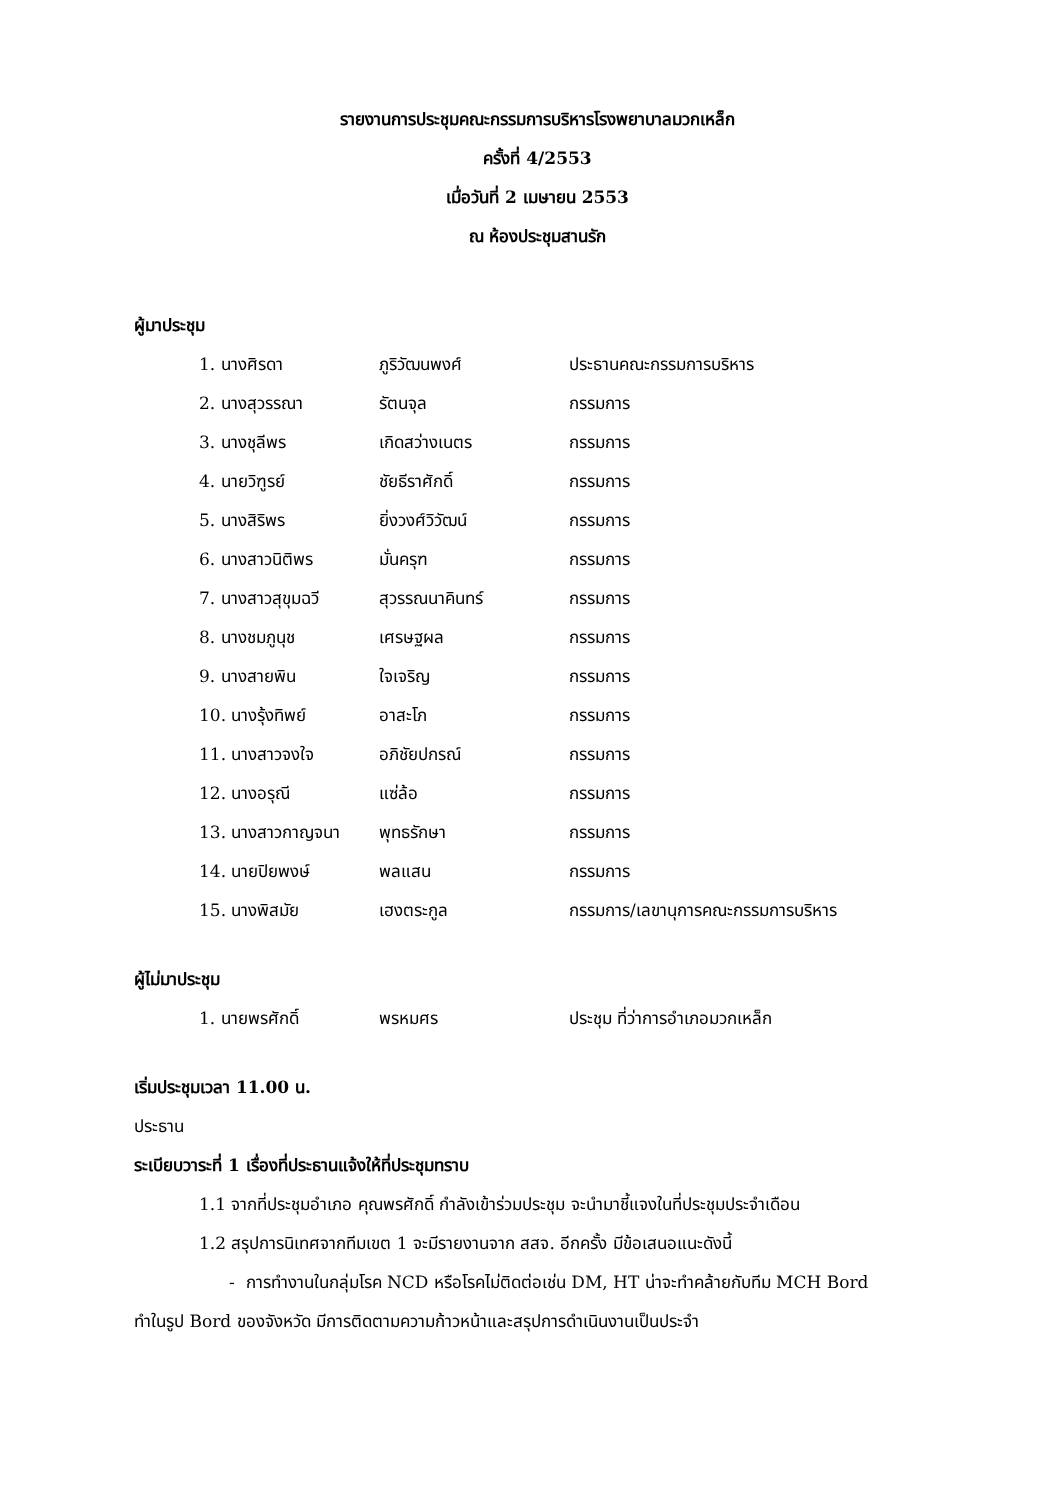รายงานการประชุมคณะกรรมการบริหารโรงพยาบาลมวกเหล็ก
ครั้งที่ 4/2553
เมื่อวันที่ 2 เมษายน 2553
ณ ห้องประชุมสานรัก
ผู้มาประชุม
| 1. นางศิรดา | ภูริวัฒนพงศ์ | ประธานคณะกรรมการบริหาร |
| 2. นางสุวรรณา | รัตนจุล | กรรมการ |
| 3. นางชุลีพร | เกิดสว่างเนตร | กรรมการ |
| 4. นายวิฑูรย์ | ชัยธีราศักดิ์ | กรรมการ |
| 5. นางสิริพร | ยิ่งวงศ์วิวัฒน์ | กรรมการ |
| 6. นางสาวนิติพร | มั่นครุฑ | กรรมการ |
| 7. นางสาวสุขุมฉวี | สุวรรณนาคินทร์ | กรรมการ |
| 8. นางชมภูนุช | เศรษฐผล | กรรมการ |
| 9. นางสายพิน | ใจเจริญ | กรรมการ |
| 10. นางรุ้งทิพย์ | อาสะโภ | กรรมการ |
| 11. นางสาวจงใจ | อภิชัยปกรณ์ | กรรมการ |
| 12. นางอรุณี | แซ่ล้อ | กรรมการ |
| 13. นางสาวกาญจนา | พุทธรักษา | กรรมการ |
| 14. นายปิยพงษ์ | พลแสน | กรรมการ |
| 15. นางพิสมัย | เฮงตระกูล | กรรมการ/เลขานุการคณะกรรมการบริหาร |
ผู้ไม่มาประชุม
| 1. นายพรศักดิ์ | พรหมศร | ประชุม ที่ว่าการอำเภอมวกเหล็ก |
เริ่มประชุมเวลา 11.00 น.
ประธาน
ระเบียบวาระที่ 1 เรื่องที่ประธานแจ้งให้ที่ประชุมทราบ
1.1 จากที่ประชุมอำเภอ คุณพรศักดิ์ กำลังเข้าร่วมประชุม จะนำมาชี้แจงในที่ประชุมประจำเดือน
1.2 สรุปการนิเทศจากทีมเขต 1 จะมีรายงานจาก สสจ. อีกครั้ง มีข้อเสนอแนะดังนี้
- การทำงานในกลุ่มโรค NCD หรือโรคไม่ติดต่อเช่น DM, HT น่าจะทำคล้ายกับทีม MCH Bord
ทำในรูป Bord ของจังหวัด มีการติดตามความก้าวหน้าและสรุปการดำเนินงานเป็นประจำ